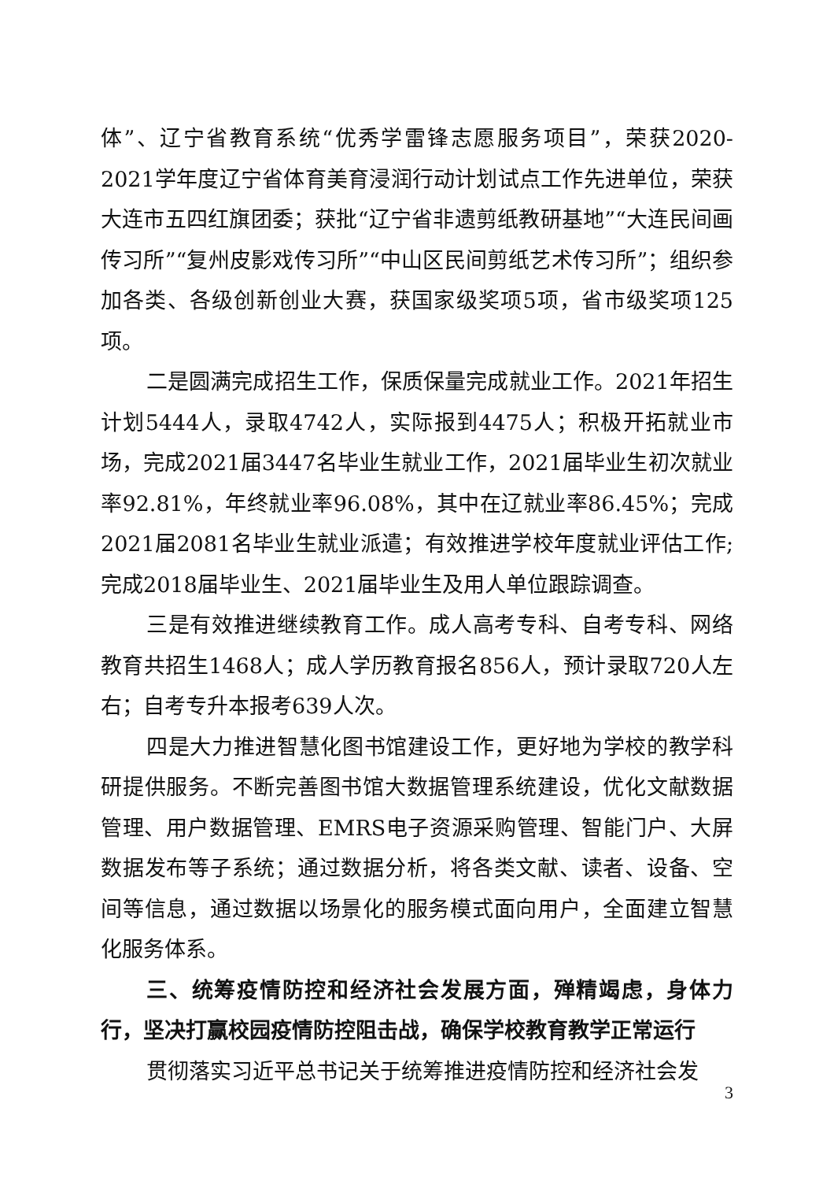体”、辽宁省教育系统“优秀学雷锋志愿服务项目”，荣获2020-2021学年度辽宁省体育美育浸润行动计划试点工作先进单位，荣获大连市五四红旗团委；获批“辽宁省非遗剪纸教研基地”“大连民间画传习所”“复州皮影戏传习所”“中山区民间剪纸艺术传习所”；组织参加各类、各级创新创业大赛，获国家级奖项5项，省市级奖项125项。
二是圆满完成招生工作，保质保量完成就业工作。2021年招生计划5444人，录取4742人，实际报到4475人；积极开拓就业市场，完成2021届3447名毕业生就业工作，2021届毕业生初次就业率92.81%，年终就业率96.08%，其中在辽就业率86.45%；完成2021届2081名毕业生就业派遣；有效推进学校年度就业评估工作;完成2018届毕业生、2021届毕业生及用人单位跟踪调查。
三是有效推进继续教育工作。成人高考专科、自考专科、网络教育共招生1468人；成人学历教育报名856人，预计录取720人左右；自考专升本报考639人次。
四是大力推进智慧化图书馆建设工作，更好地为学校的教学科研提供服务。不断完善图书馆大数据管理系统建设，优化文献数据管理、用户数据管理、EMRS电子资源采购管理、智能门户、大屏数据发布等子系统；通过数据分析，将各类文献、读者、设备、空间等信息，通过数据以场景化的服务模式面向用户，全面建立智慧化服务体系。
三、统筹疫情防控和经济社会发展方面，殚精竭虑，身体力行，坚决打赢校园疫情防控阻击战，确保学校教育教学正常运行
贯彻落实习近平总书记关于统筹推进疫情防控和经济社会发
3